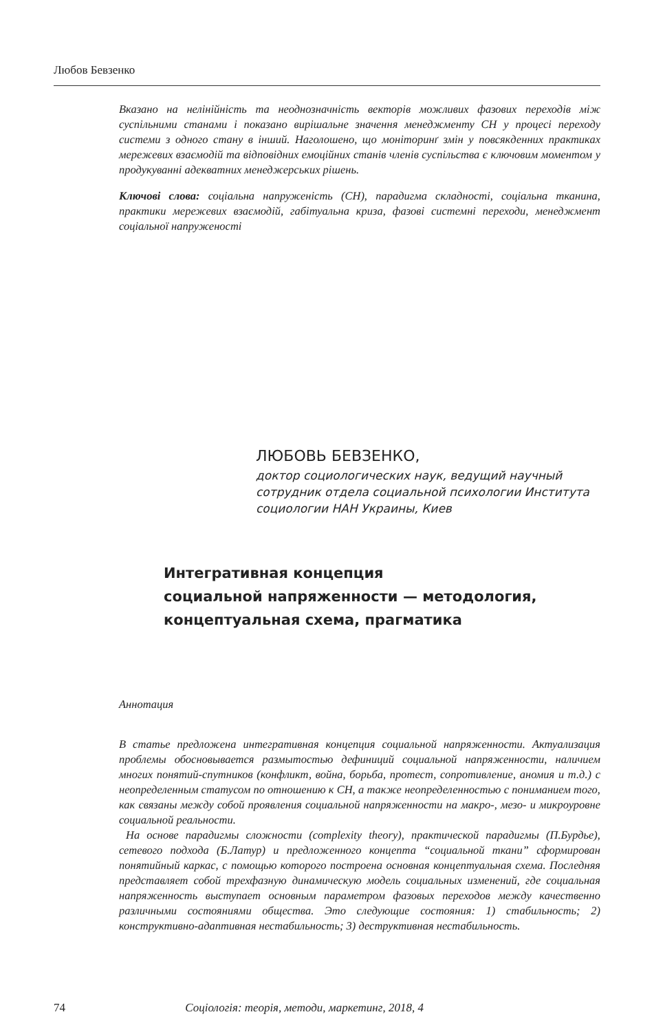Любов Бевзенко
Вказано на нелінійність та неоднозначність векторів можливих фазових переходів між суспільними станами і показано вирішальне значення менеджменту СН у процесі переходу системи з одного стану в інший. Наголошено, що моніторинґ змін у повсякденних практиках мережевих взаємодій та відповідних емоційних станів членів суспільства є ключовим моментом у продукуванні адекватних менеджерських рішень.
Ключові слова: соціальна напруженість (СН), парадигма складності, соціальна тканина, практики мережевих взаємодій, габітуальна криза, фазові системні переходи, менеджмент соціальної напруженості
ЛЮБОВЬ БЕВЗЕНКО,
доктор социологических наук, ведущий научный сотрудник отдела социальной психологии Института социологии НАН Украины, Киев
Интегративная концепция
социальной напряженности — методология,
концептуальная схема, прагматика
Аннотация
В статье предложена интегративная концепция социальной напряженности. Актуализация проблемы обосновывается размытостью дефиниций социальной напряженности, наличием многих понятий-спутников (конфликт, война, борьба, протест, сопротивление, аномия и т.д.) с неопределенным статусом по отношению к СН, а также неопределенностью с пониманием того, как связаны между собой проявления социальной напряженности на макро-, мезо- и микроуровне социальной реальности.
На основе парадигмы сложности (complexity theory), практической парадигмы (П.Бурдье), сетевого подхода (Б.Латур) и предложенного концепта “социальной ткани” сформирован понятийный каркас, с помощью которого построена основная концептуальная схема. Последняя представляет собой трехфазную динамическую модель социальных изменений, где социальная напряженность выступает основным параметром фазовых переходов между качественно различными состояниями общества. Это следующие состояния: 1) стабильность; 2) конструктивно-адаптивная нестабильность; 3) деструктивная нестабильность.
74 Соціологія: теорія, методи, маркетинг, 2018, 4